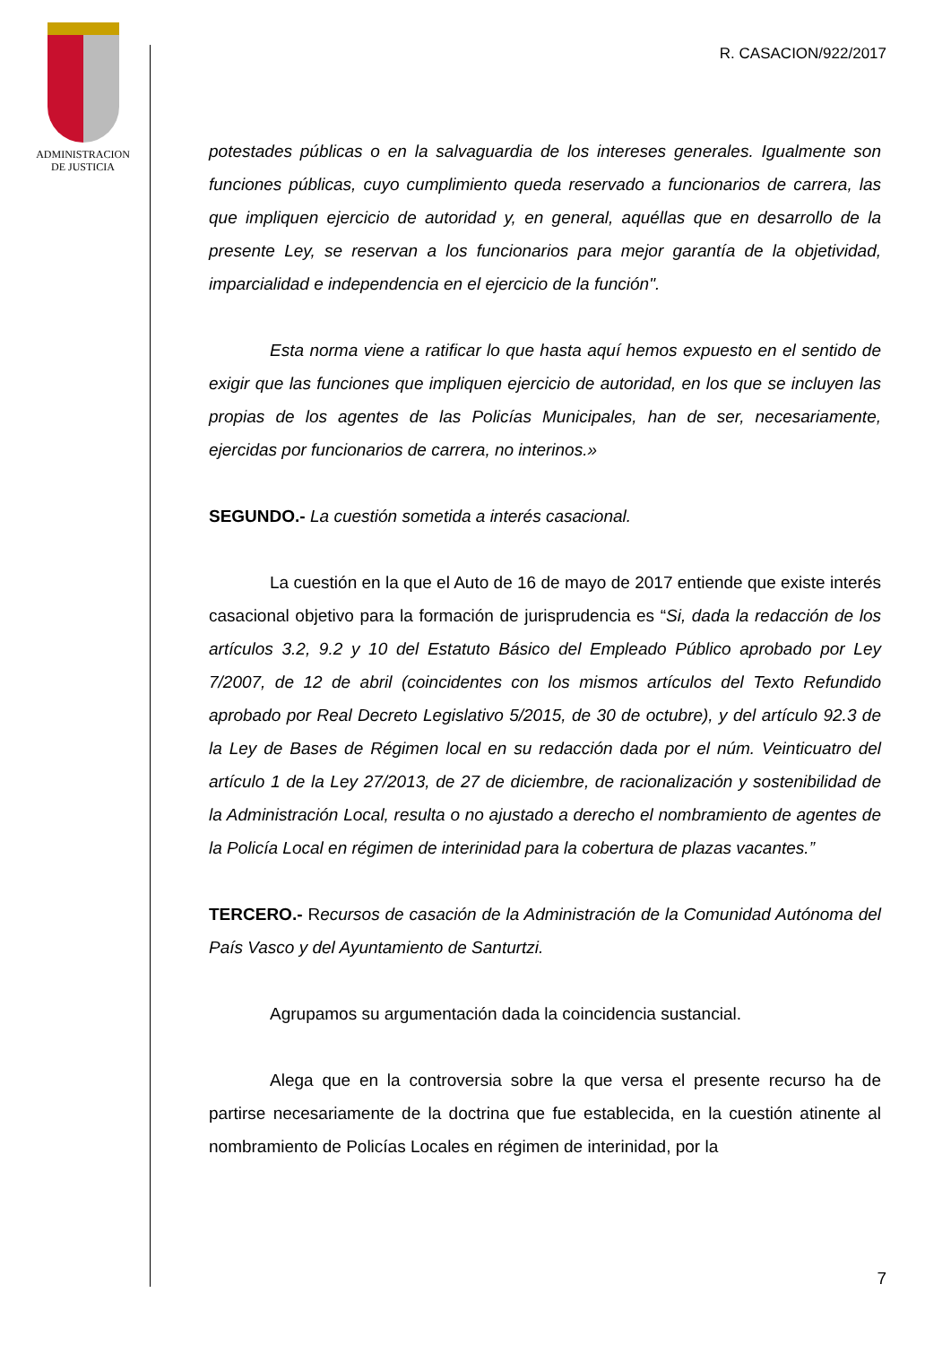ADMINISTRACION
DE JUSTICIA
R. CASACION/922/2017
potestades públicas o en la salvaguardia de los intereses generales. Igualmente son funciones públicas, cuyo cumplimiento queda reservado a funcionarios de carrera, las que impliquen ejercicio de autoridad y, en general, aquéllas que en desarrollo de la presente Ley, se reservan a los funcionarios para mejor garantía de la objetividad, imparcialidad e independencia en el ejercicio de la función".
Esta norma viene a ratificar lo que hasta aquí hemos expuesto en el sentido de exigir que las funciones que impliquen ejercicio de autoridad, en los que se incluyen las propias de los agentes de las Policías Municipales, han de ser, necesariamente, ejercidas por funcionarios de carrera, no interinos.»
SEGUNDO.- La cuestión sometida a interés casacional.
La cuestión en la que el Auto de 16 de mayo de 2017 entiende que existe interés casacional objetivo para la formación de jurisprudencia es “Si, dada la redacción de los artículos 3.2, 9.2 y 10 del Estatuto Básico del Empleado Público aprobado por Ley 7/2007, de 12 de abril (coincidentes con los mismos artículos del Texto Refundido aprobado por Real Decreto Legislativo 5/2015, de 30 de octubre), y del artículo 92.3 de la Ley de Bases de Régimen local en su redacción dada por el núm. Veinticuatro del artículo 1 de la Ley 27/2013, de 27 de diciembre, de racionalización y sostenibilidad de la Administración Local, resulta o no ajustado a derecho el nombramiento de agentes de la Policía Local en régimen de interinidad para la cobertura de plazas vacantes.”
TERCERO.- Recursos de casación de la Administración de la Comunidad Autónoma del País Vasco y del Ayuntamiento de Santurtzi.
Agrupamos su argumentación dada la coincidencia sustancial.
Alega que en la controversia sobre la que versa el presente recurso ha de partirse necesariamente de la doctrina que fue establecida, en la cuestión atinente al nombramiento de Policías Locales en régimen de interinidad, por la
7